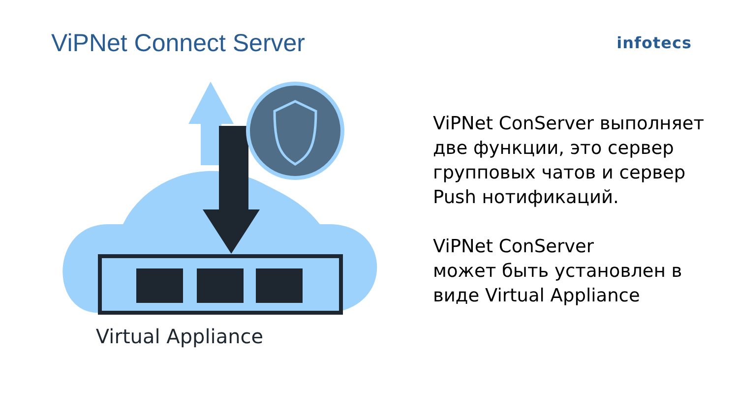ViPNet Connect Server
infotecs
Virtual Appliance
ViPNet ConServer выполняет две функции, это сервер групповых чатов и сервер Push нотификаций.
ViPNet ConServer
может быть установлен в виде Virtual Appliance